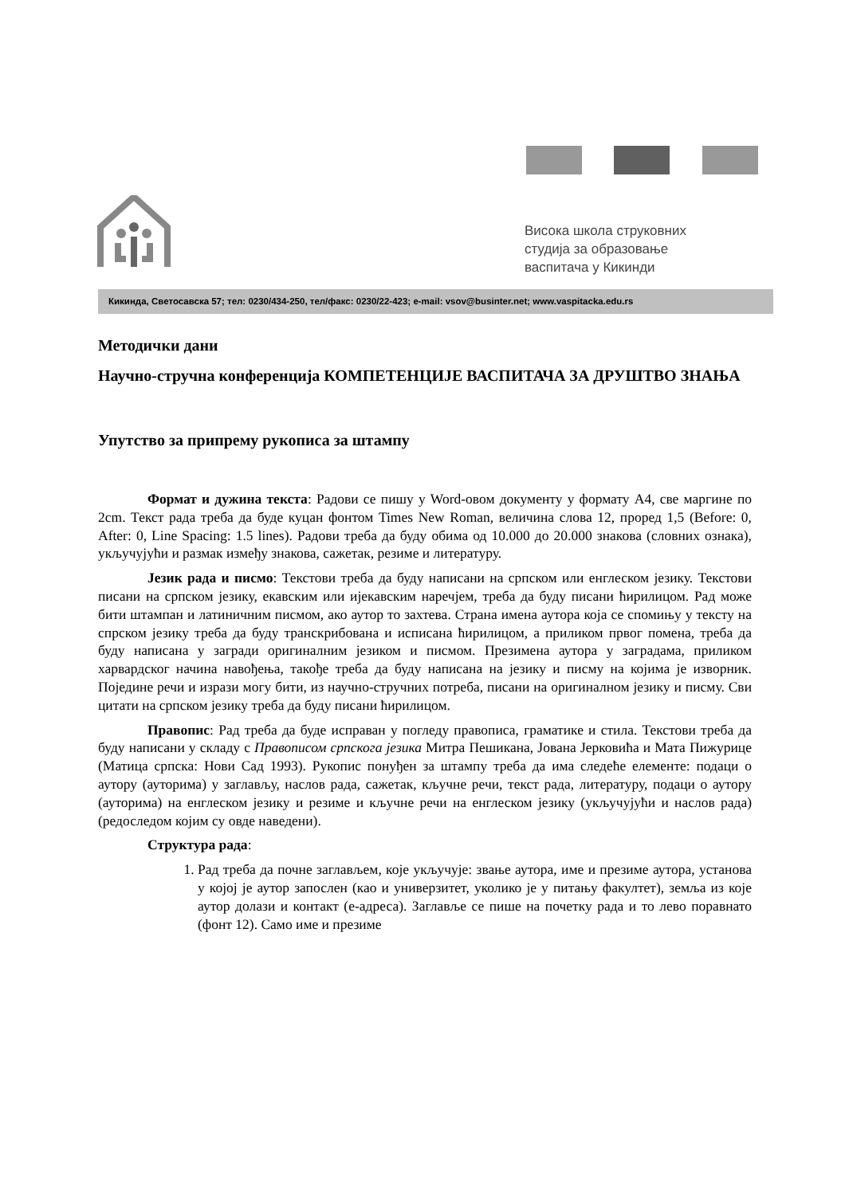Висока школа струковних
студија за образовање
васпитача у Кикинди
Кикинда, Светосавска 57; тел: 0230/434-250, тел/факс: 0230/22-423; e-mail: vsov@businter.net; www.vaspitacka.edu.rs
Методички дани
Научно-стручна конференција КОМПЕТЕНЦИЈЕ ВАСПИТАЧА ЗА ДРУШТВО ЗНАЊА
Упутство за припрему рукописа за штампу
Формат и дужина текста: Радови се пишу у Word-овом документу у формату A4, све маргине по 2cm. Текст рада треба да буде куцан фонтом Times New Roman, величина слова 12, проред 1,5 (Before: 0, After: 0, Line Spacing: 1.5 lines). Радови треба да буду обима од 10.000 до 20.000 знакова (словних ознака), укључујући и размак између знакова, сажетак, резиме и литературу.
Језик рада и писмо: Текстови треба да буду написани на српском или енглеском језику. Текстови писани на српском језику, екавским или ијекавским наречјем, треба да буду писани ћирилицом. Рад може бити штампан и латиничним писмом, ако аутор то захтева. Страна имена аутора која се спомињу у тексту на спрском језику треба да буду транскрибована и исписана ћирилицом, а приликом првог помена, треба да буду написана у загради оригиналним језиком и писмом. Презимена аутора у заградама, приликом харвардског начина навођења, такође треба да буду написана на језику и писму на којима је изворник. Поједине речи и изрази могу бити, из научно-стручних потреба, писани на оригиналном језику и писму. Сви цитати на српском језику треба да буду писани ћирилицом.
Правопис: Рад треба да буде исправан у погледу правописа, граматике и стила. Текстови треба да буду написани у складу с Правописом српскога језика Митра Пешикана, Јована Јерковића и Мата Пижурице (Матица српска: Нови Сад 1993). Рукопис понуђен за штампу треба да има следеће елементе: подаци о аутору (ауторима) у заглављу, наслов рада, сажетак, кључне речи, текст рада, литературу, подаци о аутору (ауторима) на енглеском језику и резиме и кључне речи на енглеском језику (укључујући и наслов рада) (редоследом којим су овде наведени).
Структура рада:
1. Рад треба да почне заглављем, које укључује: звање аутора, име и презиме аутора, установа у којој је аутор запослен (као и универзитет, уколико је у питању факултет), земља из које аутор долази и контакт (е-адреса). Заглавље се пише на почетку рада и то лево поравнато (фонт 12). Само име и презиме